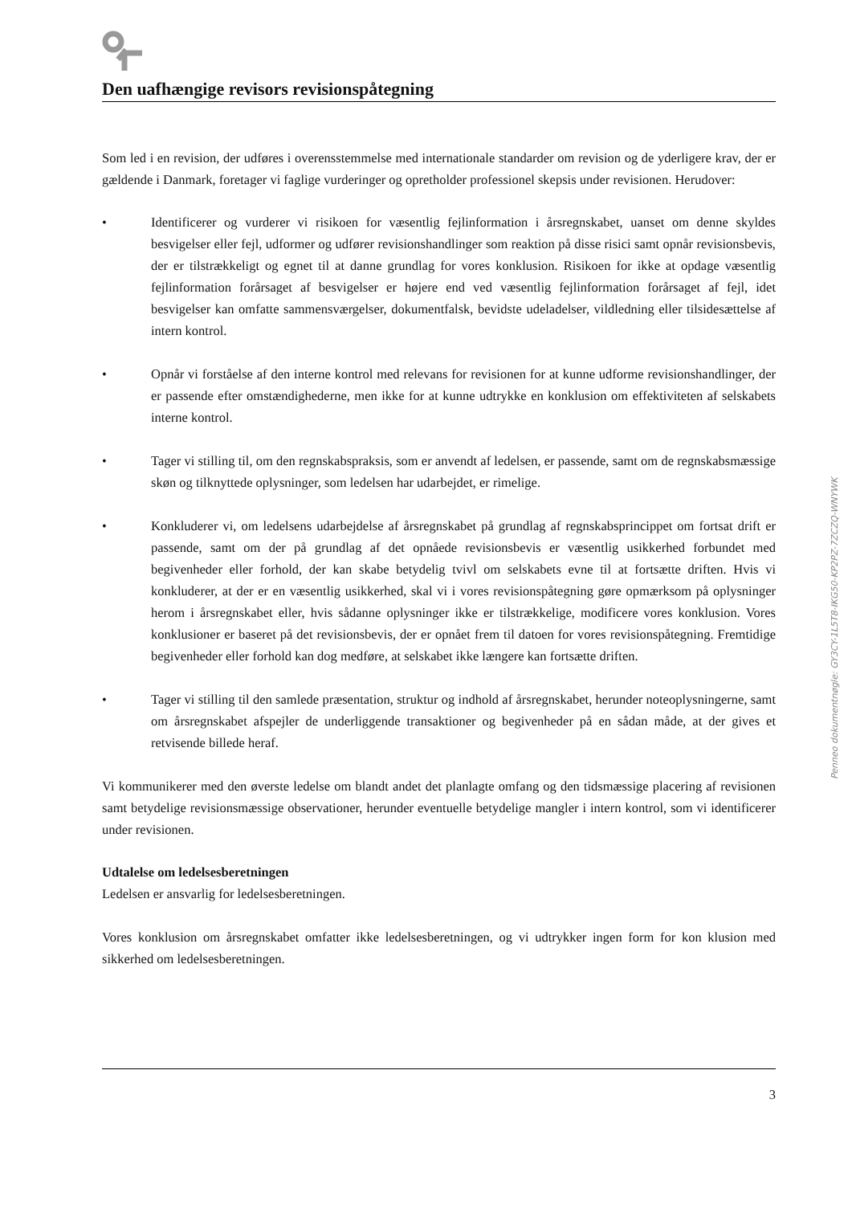Den uafhængige revisors revisionspåtegning
Som led i en revision, der udføres i overensstemmelse med internationale standarder om revision og de yderligere krav, der er gældende i Danmark, foretager vi faglige vurderinger og opretholder professionel skepsis under revisionen. Herudover:
• Identificerer og vurderer vi risikoen for væsentlig fejlinformation i årsregnskabet, uanset om denne skyldes besvigelser eller fejl, udformer og udfører revisionshandlinger som reaktion på disse risici samt opnår revisionsbevis, der er tilstrækkeligt og egnet til at danne grundlag for vores konklusion. Risikoen for ikke at opdage væsentlig fejlinformation forårsaget af besvigelser er højere end ved væsentlig fejlinformation forårsaget af fejl, idet besvigelser kan omfatte sammensværgelser, dokumentfalsk, bevidste udeladelser, vildledning eller tilsidesættelse af intern kontrol.
• Opnår vi forståelse af den interne kontrol med relevans for revisionen for at kunne udforme revisionshandlinger, der er passende efter omstændighederne, men ikke for at kunne udtrykke en konklusion om effektiviteten af selskabets interne kontrol.
• Tager vi stilling til, om den regnskabspraksis, som er anvendt af ledelsen, er passende, samt om de regnskabsmæssige skøn og tilknyttede oplysninger, som ledelsen har udarbejdet, er rimelige.
• Konkluderer vi, om ledelsens udarbejdelse af årsregnskabet på grundlag af regnskabsprincippet om fortsat drift er passende, samt om der på grundlag af det opnåede revisionsbevis er væsentlig usikkerhed forbundet med begivenheder eller forhold, der kan skabe betydelig tvivl om selskabets evne til at fortsætte driften. Hvis vi konkluderer, at der er en væsentlig usikkerhed, skal vi i vores revisionspåtegning gøre opmærksom på oplysninger herom i årsregnskabet eller, hvis sådanne oplysninger ikke er tilstrækkelige, modificere vores konklusion. Vores konklusioner er baseret på det revisionsbevis, der er opnået frem til datoen for vores revisionspåtegning. Fremtidige begivenheder eller forhold kan dog medføre, at selskabet ikke længere kan fortsætte driften.
• Tager vi stilling til den samlede præsentation, struktur og indhold af årsregnskabet, herunder noteoplysningerne, samt om årsregnskabet afspejler de underliggende transaktioner og begivenheder på en sådan måde, at der gives et retvisende billede heraf.
Vi kommunikerer med den øverste ledelse om blandt andet det planlagte omfang og den tidsmæssige placering af revisionen samt betydelige revisionsmæssige observationer, herunder eventuelle betydelige mangler i intern kontrol, som vi identificerer under revisionen.
Udtalelse om ledelsesberetningen
Ledelsen er ansvarlig for ledelsesberetningen.
Vores konklusion om årsregnskabet omfatter ikke ledelsesberetningen, og vi udtrykker ingen form for kon klusion med sikkerhed om ledelsesberetningen.
3
Penneo dokumentnøgle: GY3CY-1L5T8-IKG50-KP2PZ-7ZCZQ-WNYWK